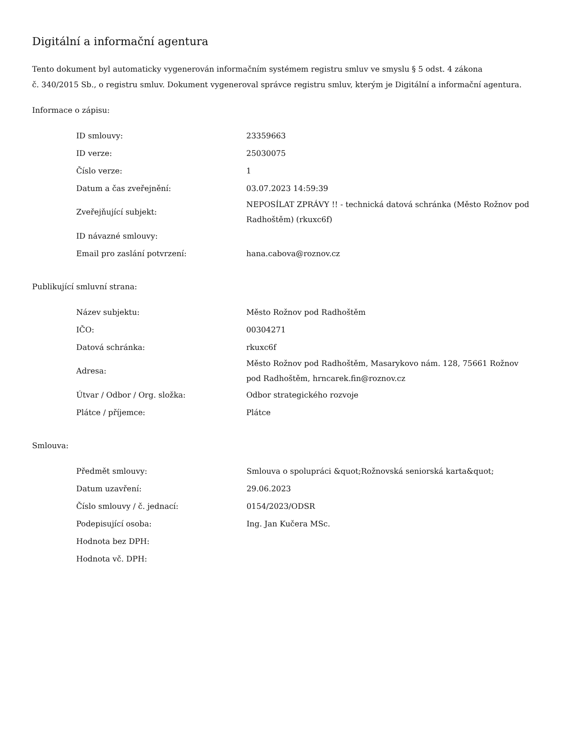Digitální a informační agentura
Tento dokument byl automaticky vygenerován informačním systémem registru smluv ve smyslu § 5 odst. 4 zákona
č. 340/2015 Sb., o registru smluv. Dokument vygeneroval správce registru smluv, kterým je Digitální a informační agentura.
Informace o zápisu:
| ID smlouvy: | 23359663 |
| ID verze: | 25030075 |
| Číslo verze: | 1 |
| Datum a čas zveřejnění: | 03.07.2023 14:59:39 |
| Zveřejňující subjekt: | NEPOSÍLAT ZPRÁVY !! - technická datová schránka (Město Rožnov pod Radhoštěm) (rkuxc6f) |
| ID návazné smlouvy: | |
| Email pro zaslání potvrzení: | hana.cabova@roznov.cz |
Publikující smluvní strana:
| Název subjektu: | Město Rožnov pod Radhoštěm |
| IČO: | 00304271 |
| Datová schránka: | rkuxc6f |
| Adresa: | Město Rožnov pod Radhoštěm, Masarykovo nám. 128, 75661 Rožnov pod Radhoštěm, hrncarek.fin@roznov.cz |
| Útvar / Odbor / Org. složka: | Odbor strategického rozvoje |
| Plátce / příjemce: | Plátce |
Smlouva:
| Předmět smlouvy: | Smlouva o spolupráci &quot;Rožnovská seniorská karta&quot; |
| Datum uzavření: | 29.06.2023 |
| Číslo smlouvy / č. jednací: | 0154/2023/ODSR |
| Podepisující osoba: | Ing. Jan Kučera MSc. |
| Hodnota bez DPH: | |
| Hodnota vč. DPH: | |